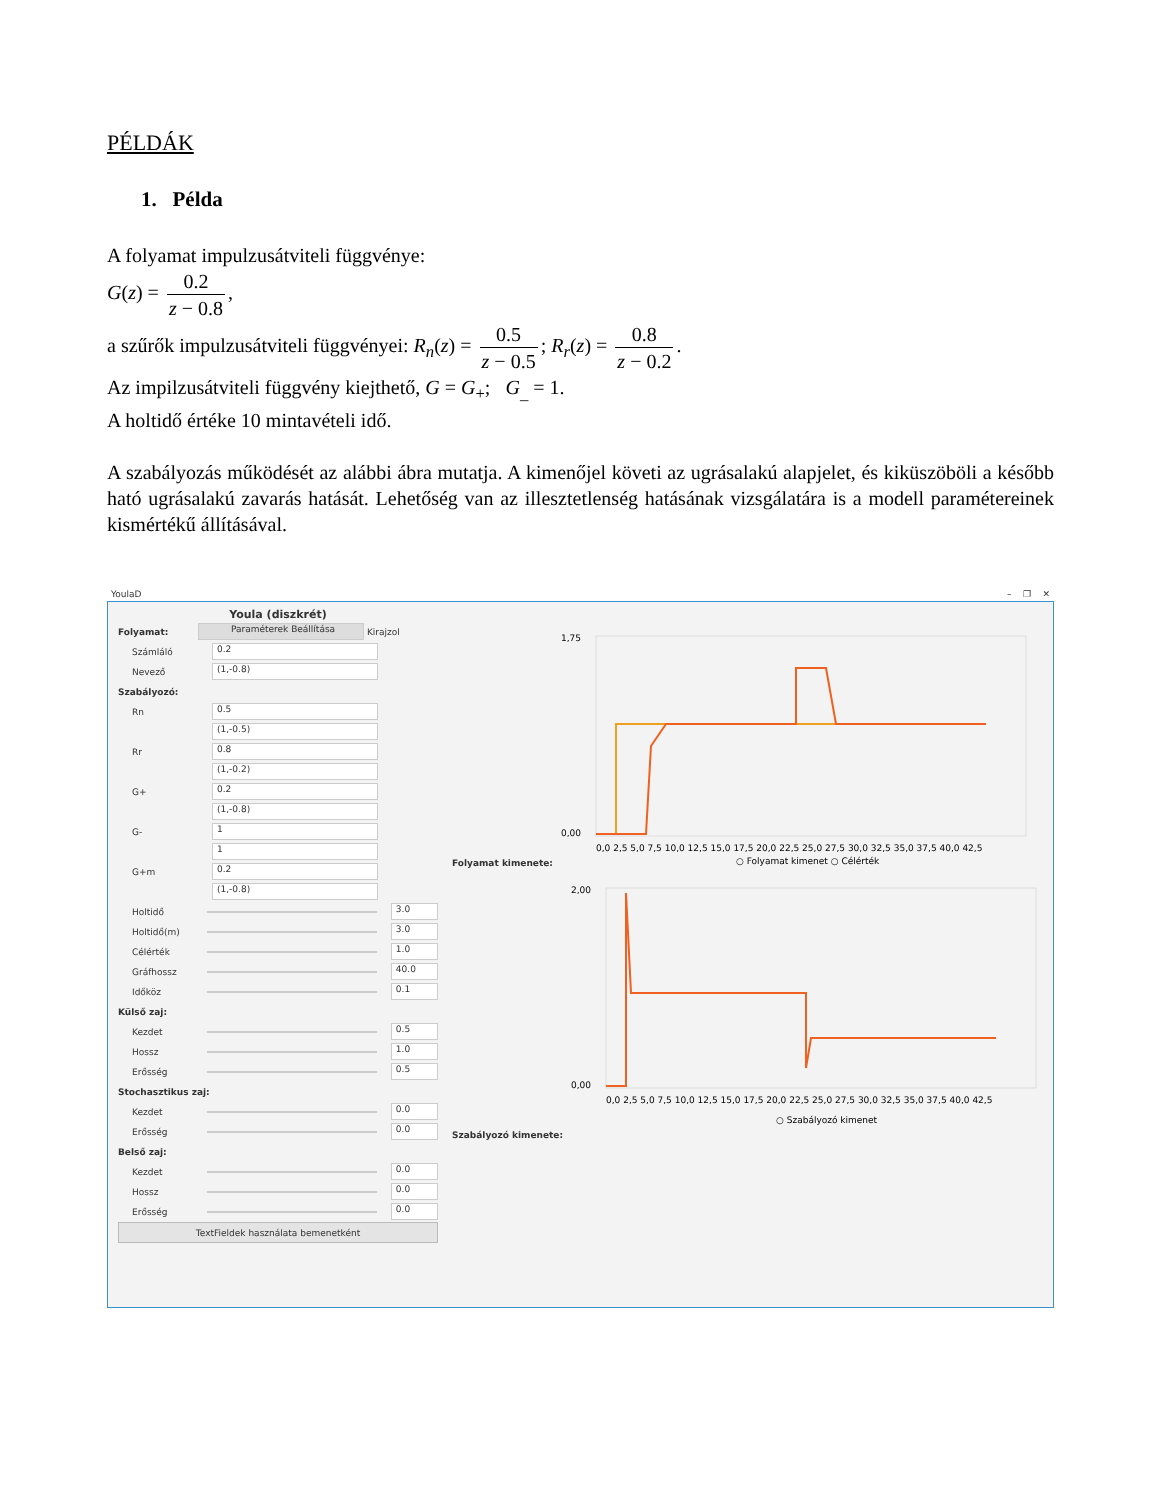PÉLDÁK
1. Példa
A folyamat impulzusátviteli függvénye:
G(z) = 0.2 z − 0.8,
a szűrők impulzusátviteli függvényei: R<sub>n</sub>(z) = 0.5 z − 0.5; R<sub>r</sub>(z) = 0.8 z − 0.2.
Az impilzusátviteli függvény kiejthető, G = G<sub>+</sub>; G<sub>_</sub> = 1.
A holtidő értéke 10 mintavételi idő.
A szabályozás működését az alábbi ábra mutatja. A kimenőjel követi az ugrásalakú alapjelet, és kiküszöböli a később ható ugrásalakú zavarás hatását. Lehetőség van az illesztetlenség hatásának vizsgálatára is a modell paramétereinek kismértékű állításával.
YoulaD – ❐ ✕
Youla (diszkrét)
Folyamat: Paraméterek Beállítása Kirajzol
Számláló 0.2
Nevező (1,-0.8)
Szabályozó:
Rn 0.5
(1,-0.5)
Rr 0.8
(1,-0.2)
G+ 0.2
(1,-0.8)
G- 1
1
G+m 0.2
(1,-0.8)
Holtidő 3.0
Holtidő(m) 3.0
Célérték 1.0
Gráfhossz 40.0
Időköz 0.1
Külső zaj:
Kezdet 0.5
Hossz 1.0
Erősség 0.5
Stochasztikus zaj:
Kezdet 0.0
Erősség 0.0
Belső zaj:
Kezdet 0.0
Hossz 0.0
Erősség 0.0
TextFieldek használata bemenetként
Folyamat kimenete:
1,75
0,00
0,0 2,5 5,0 7,5 10,0 12,5 15,0 17,5 20,0 22,5 25,0 27,5 30,0 32,5 35,0 37,5 40,0 42,5
○ Folyamat kimenet ○ Célérték
Szabályozó kimenete:
2,00
0,00
0,0 2,5 5,0 7,5 10,0 12,5 15,0 17,5 20,0 22,5 25,0 27,5 30,0 32,5 35,0 37,5 40,0 42,5
○ Szabályozó kimenet